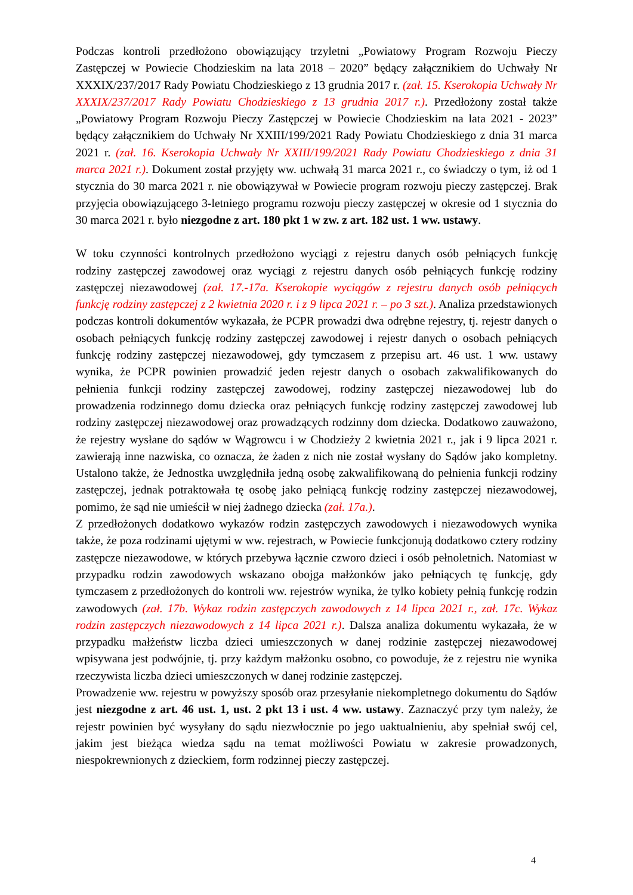Podczas kontroli przedłożono obowiązujący trzyletni „Powiatowy Program Rozwoju Pieczy Zastępczej w Powiecie Chodzieskim na lata 2018 – 2020” będący załącznikiem do Uchwały Nr XXXIX/237/2017 Rady Powiatu Chodzieskiego z 13 grudnia 2017 r. (zał. 15. Kserokopia Uchwały Nr XXXIX/237/2017 Rady Powiatu Chodzieskiego z 13 grudnia 2017 r.). Przedłożony został także „Powiatowy Program Rozwoju Pieczy Zastępczej w Powiecie Chodzieskim na lata 2021 - 2023” będący załącznikiem do Uchwały Nr XXIII/199/2021 Rady Powiatu Chodzieskiego z dnia 31 marca 2021 r. (zał. 16. Kserokopia Uchwały Nr XXIII/199/2021 Rady Powiatu Chodzieskiego z dnia 31 marca 2021 r.). Dokument został przyjęty ww. uchwałą 31 marca 2021 r., co świadczy o tym, iż od 1 stycznia do 30 marca 2021 r. nie obowiązywał w Powiecie program rozwoju pieczy zastępczej. Brak przyjęcia obowiązującego 3-letniego programu rozwoju pieczy zastępczej w okresie od 1 stycznia do 30 marca 2021 r. było niezgodne z art. 180 pkt 1 w zw. z art. 182 ust. 1 ww. ustawy.
W toku czynności kontrolnych przedłożono wyciągi z rejestru danych osób pełniących funkcję rodziny zastępczej zawodowej oraz wyciągi z rejestru danych osób pełniących funkcję rodziny zastępczej niezawodowej (zał. 17.-17a. Kserokopie wyciągów z rejestru danych osób pełniących funkcję rodziny zastępczej z 2 kwietnia 2020 r. i z 9 lipca 2021 r. – po 3 szt.). Analiza przedstawionych podczas kontroli dokumentów wykazała, że PCPR prowadzi dwa odrębne rejestry, tj. rejestr danych o osobach pełniących funkcję rodziny zastępczej zawodowej i rejestr danych o osobach pełniących funkcję rodziny zastępczej niezawodowej, gdy tymczasem z przepisu art. 46 ust. 1 ww. ustawy wynika, że PCPR powinien prowadzić jeden rejestr danych o osobach zakwalifikowanych do pełnienia funkcji rodziny zastępczej zawodowej, rodziny zastępczej niezawodowej lub do prowadzenia rodzinnego domu dziecka oraz pełniących funkcję rodziny zastępczej zawodowej lub rodziny zastępczej niezawodowej oraz prowadzących rodzinny dom dziecka. Dodatkowo zauważono, że rejestry wysłane do sądów w Wągrowcu i w Chodzieży 2 kwietnia 2021 r., jak i 9 lipca 2021 r. zawierają inne nazwiska, co oznacza, że żaden z nich nie został wysłany do Sądów jako kompletny. Ustalono także, że Jednostka uwzględniła jedną osobę zakwalifikowaną do pełnienia funkcji rodziny zastępczej, jednak potraktowała tę osobę jako pełniącą funkcję rodziny zastępczej niezawodowej, pomimo, że sąd nie umieścił w niej żadnego dziecka (zał. 17a.).
Z przedłożonych dodatkowo wykazów rodzin zastępczych zawodowych i niezawodowych wynika także, że poza rodzinami ujętymi w ww. rejestrach, w Powiecie funkcjonują dodatkowo cztery rodziny zastępcze niezawodowe, w których przebywa łącznie czworo dzieci i osób pełnoletnich. Natomiast w przypadku rodzin zawodowych wskazano obojga małżonków jako pełniących tę funkcję, gdy tymczasem z przedłożonych do kontroli ww. rejestrów wynika, że tylko kobiety pełnią funkcję rodzin zawodowych (zał. 17b. Wykaz rodzin zastępczych zawodowych z 14 lipca 2021 r., zał. 17c. Wykaz rodzin zastępczych niezawodowych z 14 lipca 2021 r.). Dalsza analiza dokumentu wykazała, że w przypadku małżeństw liczba dzieci umieszczonych w danej rodzinie zastępczej niezawodowej wpisywana jest podwójnie, tj. przy każdym małżonku osobno, co powoduje, że z rejestru nie wynika rzeczywista liczba dzieci umieszczonych w danej rodzinie zastępczej.
Prowadzenie ww. rejestru w powyższy sposób oraz przesyłanie niekompletnego dokumentu do Sądów jest niezgodne z art. 46 ust. 1, ust. 2 pkt 13 i ust. 4 ww. ustawy. Zaznaczyć przy tym należy, że rejestr powinien być wysyłany do sądu niezwłocznie po jego uaktualnieniu, aby spełniał swój cel, jakim jest bieżąca wiedza sądu na temat możliwości Powiatu w zakresie prowadzonych, niespokrewnionych z dzieckiem, form rodzinnej pieczy zastępczej.
4